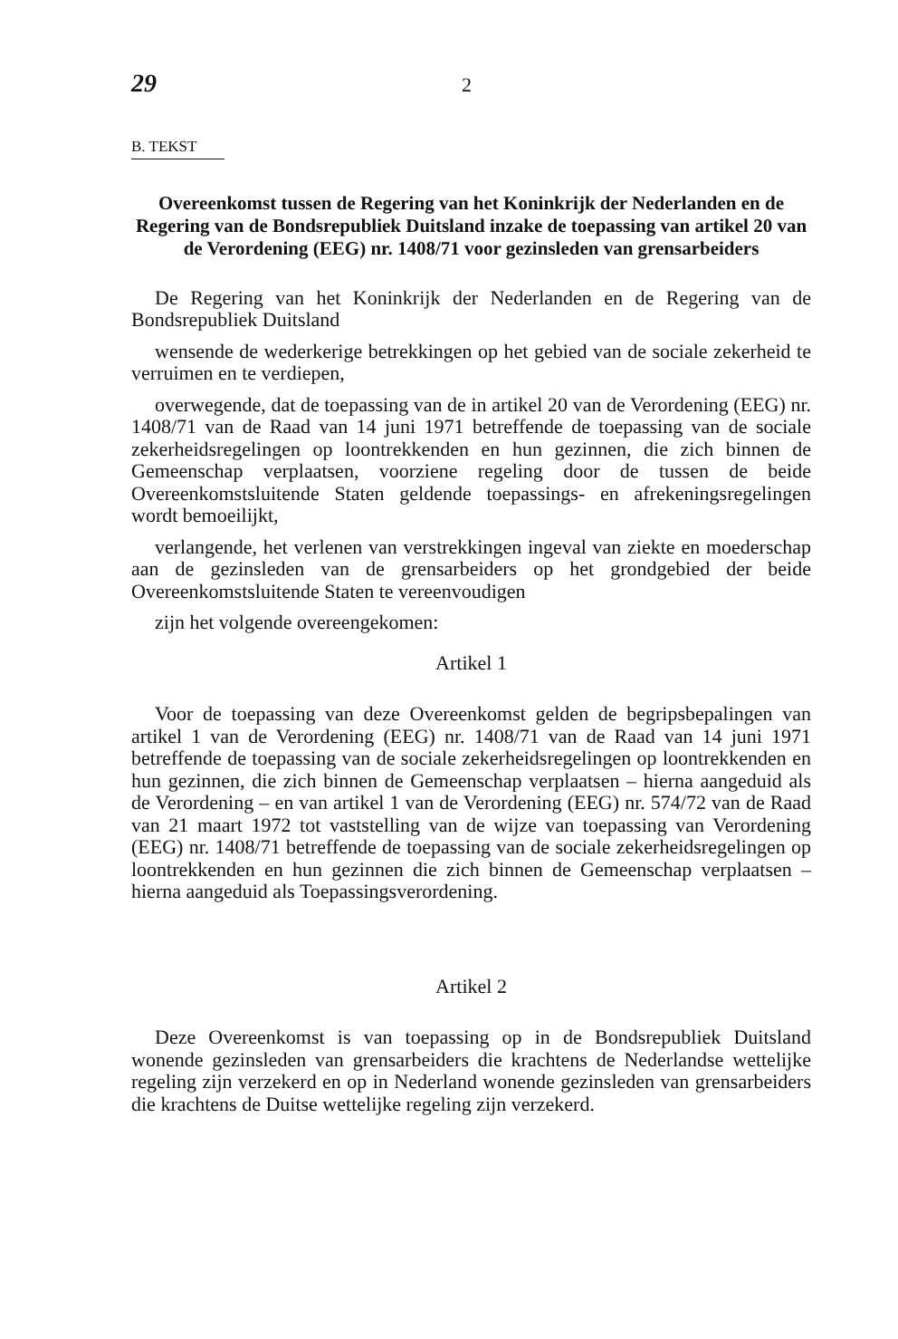29 2
B. TEKST
Overeenkomst tussen de Regering van het Koninkrijk der Nederlanden en de Regering van de Bondsrepubliek Duitsland inzake de toepassing van artikel 20 van de Verordening (EEG) nr. 1408/71 voor gezinsleden van grensarbeiders
De Regering van het Koninkrijk der Nederlanden en de Regering van de Bondsrepubliek Duitsland
wensende de wederkerige betrekkingen op het gebied van de sociale zekerheid te verruimen en te verdiepen,
overwegende, dat de toepassing van de in artikel 20 van de Verordening (EEG) nr. 1408/71 van de Raad van 14 juni 1971 betreffende de toepassing van de sociale zekerheidsregelingen op loontrekkenden en hun gezinnen, die zich binnen de Gemeenschap verplaatsen, voorziene regeling door de tussen de beide Overeenkomstsluitende Staten geldende toepassings- en afrekeningsregelingen wordt bemoeilijkt,
verlangende, het verlenen van verstrekkingen ingeval van ziekte en moederschap aan de gezinsleden van de grensarbeiders op het grondgebied der beide Overeenkomstsluitende Staten te vereenvoudigen
zijn het volgende overeengekomen:
Artikel 1
Voor de toepassing van deze Overeenkomst gelden de begripsbepalingen van artikel 1 van de Verordening (EEG) nr. 1408/71 van de Raad van 14 juni 1971 betreffende de toepassing van de sociale zekerheidsregelingen op loontrekkenden en hun gezinnen, die zich binnen de Gemeenschap verplaatsen – hierna aangeduid als de Verordening – en van artikel 1 van de Verordening (EEG) nr. 574/72 van de Raad van 21 maart 1972 tot vaststelling van de wijze van toepassing van Verordening (EEG) nr. 1408/71 betreffende de toepassing van de sociale zekerheidsregelingen op loontrekkenden en hun gezinnen die zich binnen de Gemeenschap verplaatsen – hierna aangeduid als Toepassingsverordening.
Artikel 2
Deze Overeenkomst is van toepassing op in de Bondsrepubliek Duitsland wonende gezinsleden van grensarbeiders die krachtens de Nederlandse wettelijke regeling zijn verzekerd en op in Nederland wonende gezinsleden van grensarbeiders die krachtens de Duitse wettelijke regeling zijn verzekerd.